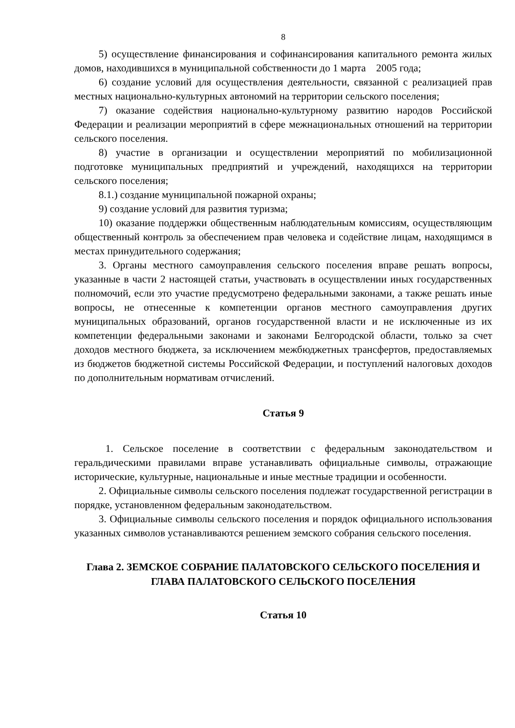8
5) осуществление финансирования и софинансирования капитального ремонта жилых домов, находившихся в муниципальной собственности до 1 марта 2005 года;
6) создание условий для осуществления деятельности, связанной с реализацией прав местных национально-культурных автономий на территории сельского поселения;
7) оказание содействия национально-культурному развитию народов Российской Федерации и реализации мероприятий в сфере межнациональных отношений на территории сельского поселения.
8) участие в организации и осуществлении мероприятий по мобилизационной подготовке муниципальных предприятий и учреждений, находящихся на территории сельского поселения;
8.1.) создание муниципальной пожарной охраны;
9) создание условий для развития туризма;
10) оказание поддержки общественным наблюдательным комиссиям, осуществляющим общественный контроль за обеспечением прав человека и содействие лицам, находящимся в местах принудительного содержания;
3. Органы местного самоуправления сельского поселения вправе решать вопросы, указанные в части 2 настоящей статьи, участвовать в осуществлении иных государственных полномочий, если это участие предусмотрено федеральными законами, а также решать иные вопросы, не отнесенные к компетенции органов местного самоуправления других муниципальных образований, органов государственной власти и не исключенные из их компетенции федеральными законами и законами Белгородской области, только за счет доходов местного бюджета, за исключением межбюджетных трансфертов, предоставляемых из бюджетов бюджетной системы Российской Федерации, и поступлений налоговых доходов по дополнительным нормативам отчислений.
Статья 9
1. Сельское поселение в соответствии с федеральным законодательством и геральдическими правилами вправе устанавливать официальные символы, отражающие исторические, культурные, национальные и иные местные традиции и особенности.
2. Официальные символы сельского поселения подлежат государственной регистрации в порядке, установленном федеральным законодательством.
3. Официальные символы сельского поселения и порядок официального использования указанных символов устанавливаются решением земского собрания сельского поселения.
Глава 2. ЗЕМСКОЕ СОБРАНИЕ ПАЛАТОВСКОГО СЕЛЬСКОГО ПОСЕЛЕНИЯ И ГЛАВА ПАЛАТОВСКОГО СЕЛЬСКОГО ПОСЕЛЕНИЯ
Статья 10